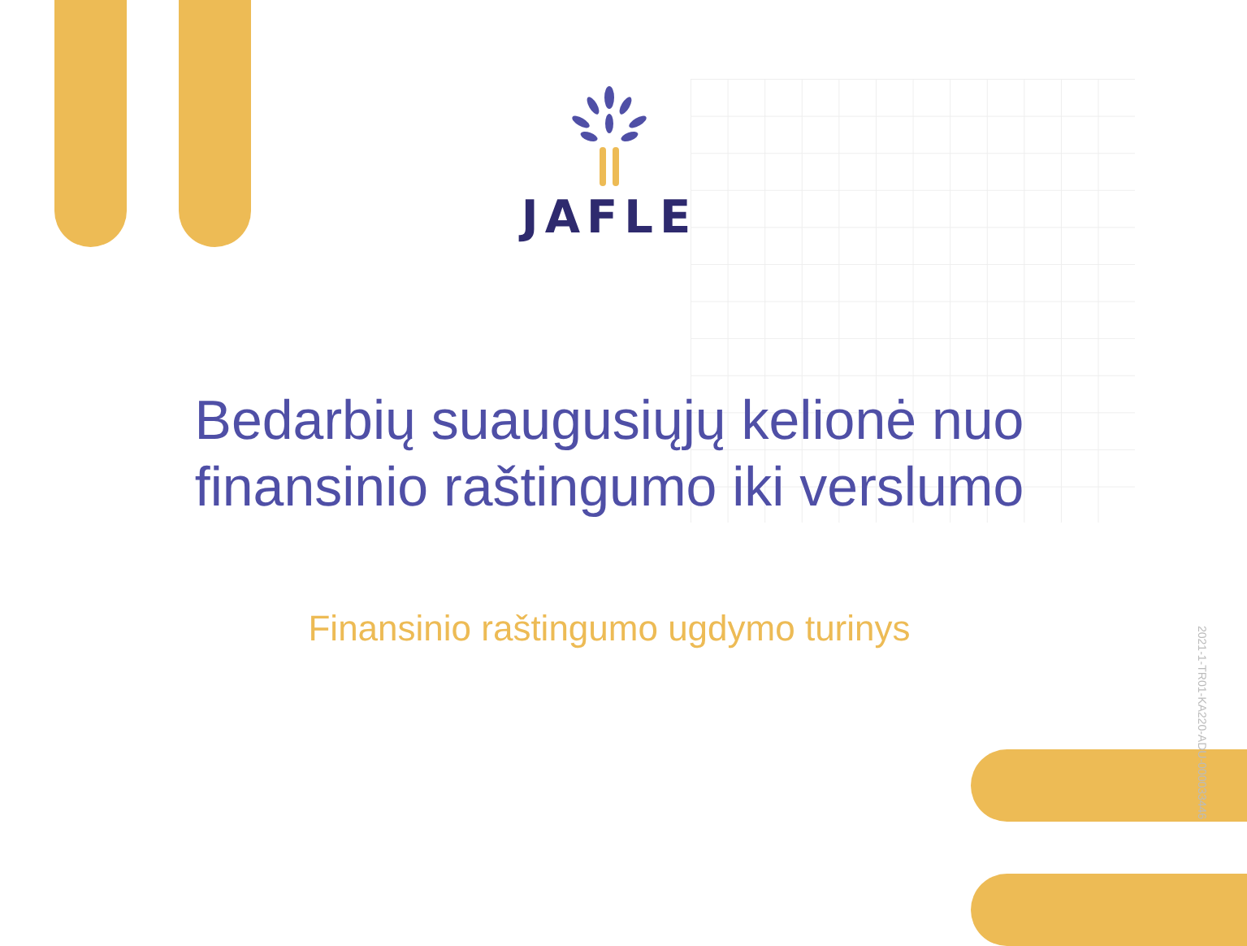JAFLE
Bedarbių suaugusiųjų kelionė nuo finansinio raštingumo iki verslumo
Finansinio raštingumo ugdymo turinys
2021-1-TR01-KA220-ADU-000033446